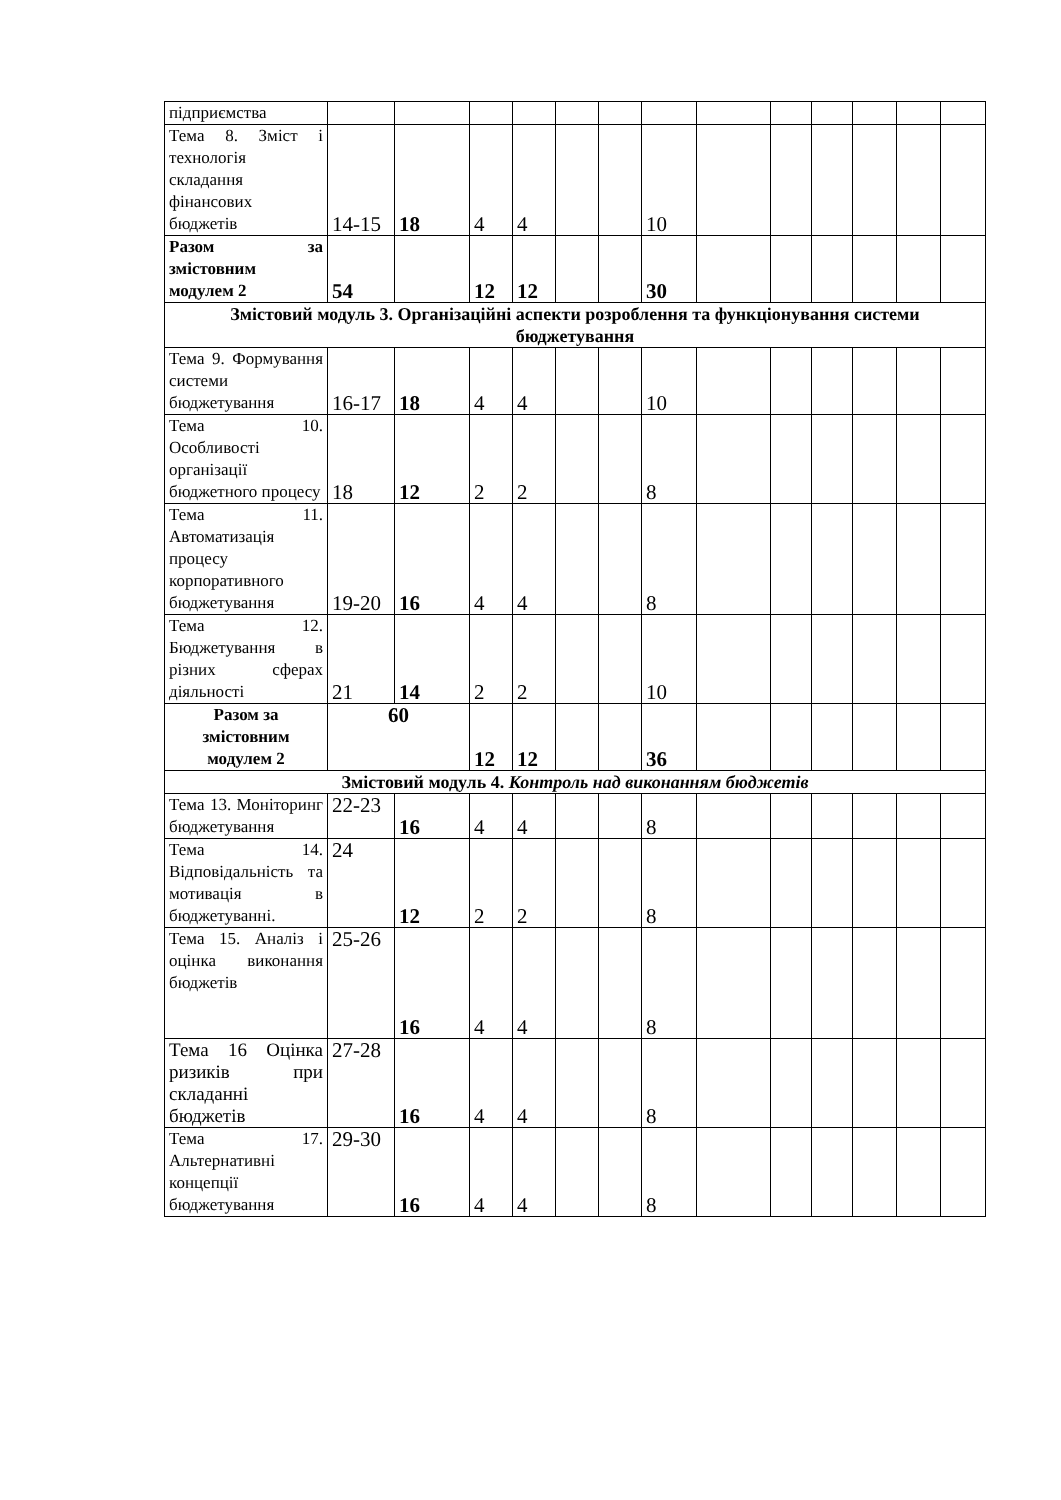| підприємства | | | | | | | | | | | | | |
| Тема 8. Зміст і технологія складання фінансових бюджетів | 14-15 | 18 | 4 | 4 | | | 10 | | | | | | |
| Разом за змістовним модулем 2 | 54 | | 12 | 12 | | | 30 | | | | | | |
| Змістовий модуль 3. Організаційні аспекти розроблення та функціонування системи бюджетування | | | | | | | | | | | | | |
| Тема 9. Формування системи бюджетування | 16-17 | 18 | 4 | 4 | | | 10 | | | | | | |
| Тема 10. Особливості організації бюджетного процесу | 18 | 12 | 2 | 2 | | | 8 | | | | | | |
| Тема 11. Автоматизація процесу корпоративного бюджетування | 19-20 | 16 | 4 | 4 | | | 8 | | | | | | |
| Тема 12. Бюджетування в різних сферах діяльності | 21 | 14 | 2 | 2 | | | 10 | | | | | | |
| Разом за змістовним модулем 2 | 60 | | 12 | 12 | | | 36 | | | | | | |
| Змістовий модуль 4. Контроль над виконанням бюджетів | | | | | | | | | | | | | |
| Тема 13. Моніторинг бюджетування | 22-23 | 16 | 4 | 4 | | | 8 | | | | | | |
| Тема 14. Відповідальність та мотивація в бюджетуванні. | 24 | 12 | 2 | 2 | | | 8 | | | | | | |
| Тема 15. Аналіз і оцінка виконання бюджетів | 25-26 | 16 | 4 | 4 | | | 8 | | | | | | |
| Тема 16 Оцінка ризиків при складанні бюджетів | 27-28 | 16 | 4 | 4 | | | 8 | | | | | | |
| Тема 17. Альтернативні концепції бюджетування | 29-30 | 16 | 4 | 4 | | | 8 | | | | | | |